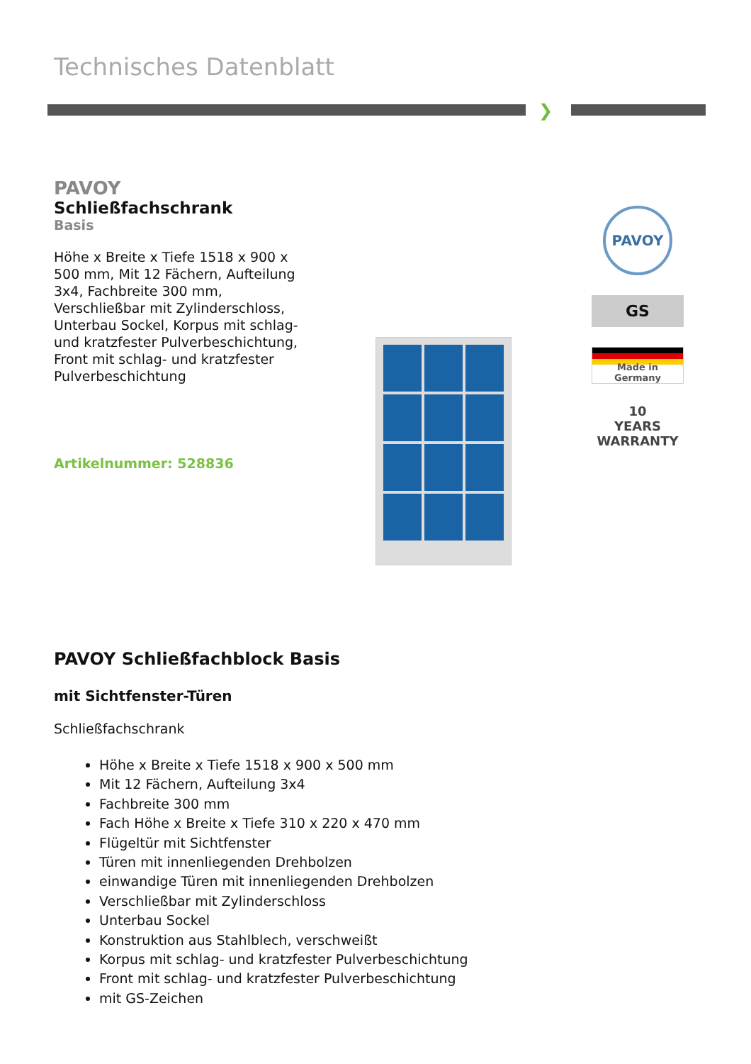Technisches Datenblatt
❯
PAVOY
Schließfachschrank
Basis
Höhe x Breite x Tiefe 1518 x 900 x 500 mm, Mit 12 Fächern, Aufteilung 3x4, Fachbreite 300 mm, Verschließbar mit Zylinderschloss, Unterbau Sockel, Korpus mit schlag- und kratzfester Pulverbeschichtung, Front mit schlag- und kratzfester Pulverbeschichtung
Artikelnummer: 528836
PAVOY
GS
Made in
Germany
10
YEARS
WARRANTY
PAVOY Schließfachblock Basis
mit Sichtfenster-Türen
Schließfachschrank
Höhe x Breite x Tiefe 1518 x 900 x 500 mm
Mit 12 Fächern, Aufteilung 3x4
Fachbreite 300 mm
Fach Höhe x Breite x Tiefe 310 x 220 x 470 mm
Flügeltür mit Sichtfenster
Türen mit innenliegenden Drehbolzen
einwandige Türen mit innenliegenden Drehbolzen
Verschließbar mit Zylinderschloss
Unterbau Sockel
Konstruktion aus Stahlblech, verschweißt
Korpus mit schlag- und kratzfester Pulverbeschichtung
Front mit schlag- und kratzfester Pulverbeschichtung
mit GS-Zeichen